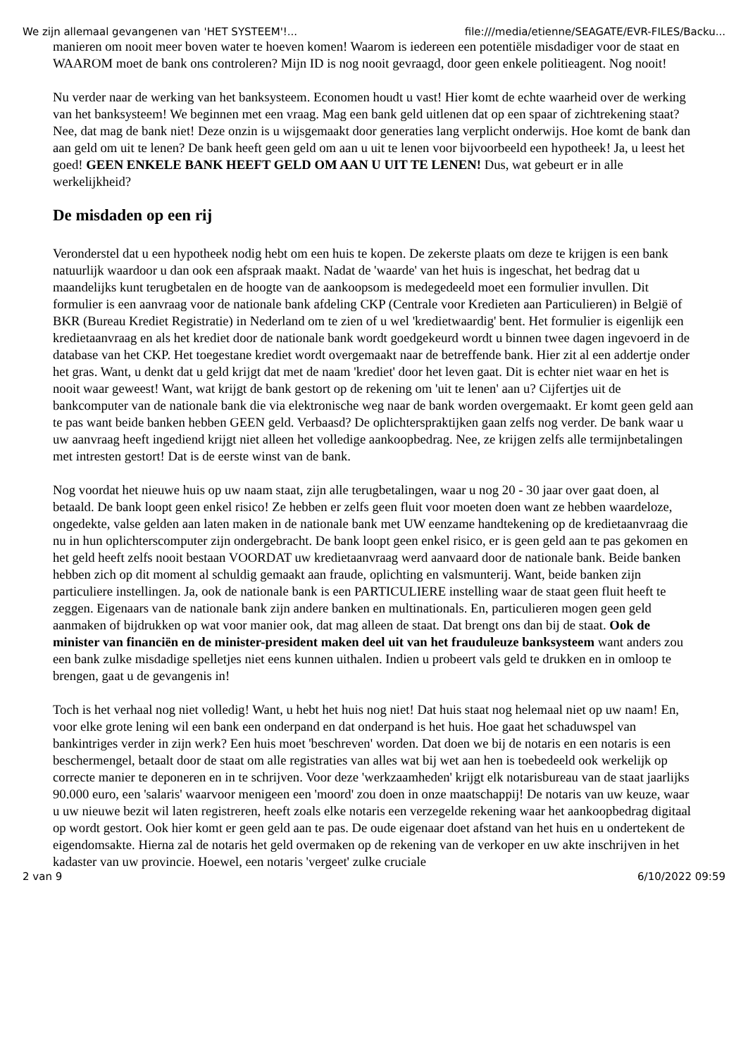We zijn allemaal gevangenen van 'HET SYSTEEM'!... file:///media/etienne/SEAGATE/EVR-FILES/Backu...
manieren om nooit meer boven water te hoeven komen! Waarom is iedereen een potentiële misdadiger voor de staat en WAAROM moet de bank ons controleren? Mijn ID is nog nooit gevraagd, door geen enkele politieagent. Nog nooit!
Nu verder naar de werking van het banksysteem. Economen houdt u vast! Hier komt de echte waarheid over de werking van het banksysteem! We beginnen met een vraag. Mag een bank geld uitlenen dat op een spaar of zichtrekening staat? Nee, dat mag de bank niet! Deze onzin is u wijsgemaakt door generaties lang verplicht onderwijs. Hoe komt de bank dan aan geld om uit te lenen? De bank heeft geen geld om aan u uit te lenen voor bijvoorbeeld een hypotheek! Ja, u leest het goed! GEEN ENKELE BANK HEEFT GELD OM AAN U UIT TE LENEN! Dus, wat gebeurt er in alle werkelijkheid?
De misdaden op een rij
Veronderstel dat u een hypotheek nodig hebt om een huis te kopen. De zekerste plaats om deze te krijgen is een bank natuurlijk waardoor u dan ook een afspraak maakt. Nadat de 'waarde' van het huis is ingeschat, het bedrag dat u maandelijks kunt terugbetalen en de hoogte van de aankoopsom is medegedeeld moet een formulier invullen. Dit formulier is een aanvraag voor de nationale bank afdeling CKP (Centrale voor Kredieten aan Particulieren) in België of BKR (Bureau Krediet Registratie) in Nederland om te zien of u wel 'kredietwaardig' bent. Het formulier is eigenlijk een kredietaanvraag en als het krediet door de nationale bank wordt goedgekeurd wordt u binnen twee dagen ingevoerd in de database van het CKP. Het toegestane krediet wordt overgemaakt naar de betreffende bank. Hier zit al een addertje onder het gras. Want, u denkt dat u geld krijgt dat met de naam 'krediet' door het leven gaat. Dit is echter niet waar en het is nooit waar geweest! Want, wat krijgt de bank gestort op de rekening om 'uit te lenen' aan u? Cijfertjes uit de bankcomputer van de nationale bank die via elektronische weg naar de bank worden overgemaakt. Er komt geen geld aan te pas want beide banken hebben GEEN geld. Verbaasd? De oplichterspraktijken gaan zelfs nog verder. De bank waar u uw aanvraag heeft ingediend krijgt niet alleen het volledige aankoopbedrag. Nee, ze krijgen zelfs alle termijnbetalingen met intresten gestort! Dat is de eerste winst van de bank.
Nog voordat het nieuwe huis op uw naam staat, zijn alle terugbetalingen, waar u nog 20 - 30 jaar over gaat doen, al betaald. De bank loopt geen enkel risico! Ze hebben er zelfs geen fluit voor moeten doen want ze hebben waardeloze, ongedekte, valse gelden aan laten maken in de nationale bank met UW eenzame handtekening op de kredietaanvraag die nu in hun oplichterscomputer zijn ondergebracht. De bank loopt geen enkel risico, er is geen geld aan te pas gekomen en het geld heeft zelfs nooit bestaan VOORDAT uw kredietaanvraag werd aanvaard door de nationale bank. Beide banken hebben zich op dit moment al schuldig gemaakt aan fraude, oplichting en valsmunterij. Want, beide banken zijn particuliere instellingen. Ja, ook de nationale bank is een PARTICULIERE instelling waar de staat geen fluit heeft te zeggen. Eigenaars van de nationale bank zijn andere banken en multinationals. En, particulieren mogen geen geld aanmaken of bijdrukken op wat voor manier ook, dat mag alleen de staat. Dat brengt ons dan bij de staat. Ook de minister van financiën en de minister-president maken deel uit van het frauduleuze banksysteem want anders zou een bank zulke misdadige spelletjes niet eens kunnen uithalen. Indien u probeert vals geld te drukken en in omloop te brengen, gaat u de gevangenis in!
Toch is het verhaal nog niet volledig! Want, u hebt het huis nog niet! Dat huis staat nog helemaal niet op uw naam! En, voor elke grote lening wil een bank een onderpand en dat onderpand is het huis. Hoe gaat het schaduwspel van bankintriges verder in zijn werk? Een huis moet 'beschreven' worden. Dat doen we bij de notaris en een notaris is een beschermengel, betaalt door de staat om alle registraties van alles wat bij wet aan hen is toebedeeld ook werkelijk op correcte manier te deponeren en in te schrijven. Voor deze 'werkzaamheden' krijgt elk notarisbureau van de staat jaarlijks 90.000 euro, een 'salaris' waarvoor menigeen een 'moord' zou doen in onze maatschappij! De notaris van uw keuze, waar u uw nieuwe bezit wil laten registreren, heeft zoals elke notaris een verzegelde rekening waar het aankoopbedrag digitaal op wordt gestort. Ook hier komt er geen geld aan te pas. De oude eigenaar doet afstand van het huis en u ondertekent de eigendomsakte. Hierna zal de notaris het geld overmaken op de rekening van de verkoper en uw akte inschrijven in het kadaster van uw provincie. Hoewel, een notaris 'vergeet' zulke cruciale
2 van 9 6/10/2022 09:59